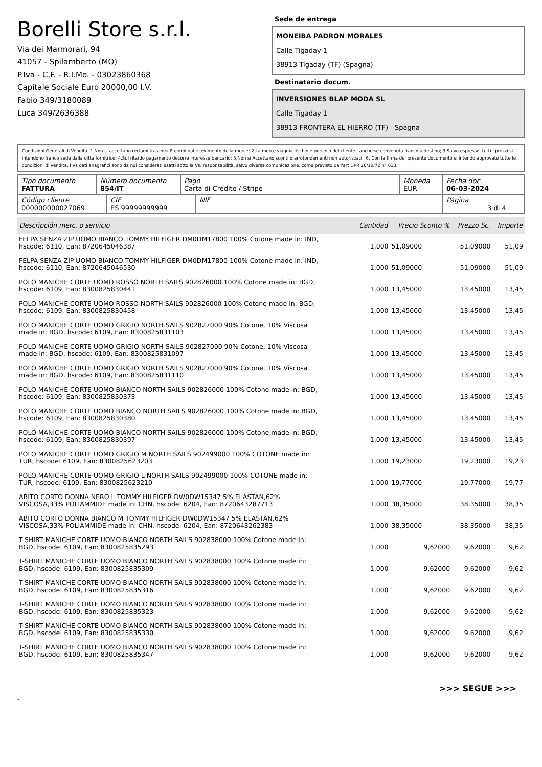Borelli Store s.r.l.
Via dei Marmorari, 94
41057 - Spilamberto (MO)
P.Iva - C.F. - R.I.Mo. - 03023860368
Capitale Sociale Euro 20000,00 I.V.
Fabio 349/3180089
Luca 349/2636388
Sede de entrega
MONEIBA PADRON MORALES
Calle Tigaday 1
38913 Tigaday (TF) (Spagna)
Destinatario docum.
INVERSIONES BLAP MODA SL
Calle Tigaday 1
38913 FRONTERA EL HIERRO (TF) - Spagna
Condizioni Generali di Vendita: 1.Non si accettano reclami trascorsi 8 giorni dal ricevimento della merce; 2.La merce viaggia rischio e pericolo del cliente , anche se convenuta franco a destino; 3.Salvo espresso, tutti i prezzi si intendono franco sede dalla ditta fornitrice; 4.Sul ritardo pagamento decorre interesse bancario; 5.Non si Accettano sconti o arrotondamenti non autorizzati ; 6. Con la firma del presente documento si intendo approvate tutte le condizioni di vendita. I Vs dati anagrafici sono da noi considerati esatti sotto la Vs. responsabilità, salvo diversa comunicazione, come previsto dall'art DPR 26/10/72 n° 633.
| Tipo documento FATTURA | Número documento 854/IT | Pago Carta di Credito / Stripe | Moneda EUR | Fecha doc. 06-03-2024 |
| Código cliente 000000000027069 | CIF ES 99999999999 | NIF | Página 3 di 4 |
| Descripción merc. o servicio | Cantidad | Precio Sconto % | Prezzo Sc. | Importe |
| --- | --- | --- | --- | --- |
| FELPA SENZA ZIP UOMO BIANCO TOMMY HILFIGER DM0DM17800 100% Cotone made in: IND, hscode: 6110, Ean: 8720645046387 | 1,000 | 51,09000 | 51,09000 | 51,09 |
| FELPA SENZA ZIP UOMO BIANCO TOMMY HILFIGER DM0DM17800 100% Cotone made in: IND, hscode: 6110, Ean: 8720645046530 | 1,000 | 51,09000 | 51,09000 | 51,09 |
| POLO MANICHE CORTE UOMO ROSSO NORTH SAILS 902826000 100% Cotone made in: BGD, hscode: 6109, Ean: 8300825830441 | 1,000 | 13,45000 | 13,45000 | 13,45 |
| POLO MANICHE CORTE UOMO ROSSO NORTH SAILS 902826000 100% Cotone made in: BGD, hscode: 6109, Ean: 8300825830458 | 1,000 | 13,45000 | 13,45000 | 13,45 |
| POLO MANICHE CORTE UOMO GRIGIO NORTH SAILS 902827000 90% Cotone, 10% Viscosa made in: BGD, hscode: 6109, Ean: 8300825831103 | 1,000 | 13,45000 | 13,45000 | 13,45 |
| POLO MANICHE CORTE UOMO GRIGIO NORTH SAILS 902827000 90% Cotone, 10% Viscosa made in: BGD, hscode: 6109, Ean: 8300825831097 | 1,000 | 13,45000 | 13,45000 | 13,45 |
| POLO MANICHE CORTE UOMO GRIGIO NORTH SAILS 902827000 90% Cotone, 10% Viscosa made in: BGD, hscode: 6109, Ean: 8300825831110 | 1,000 | 13,45000 | 13,45000 | 13,45 |
| POLO MANICHE CORTE UOMO BIANCO NORTH SAILS 902826000 100% Cotone made in: BGD, hscode: 6109, Ean: 8300825830373 | 1,000 | 13,45000 | 13,45000 | 13,45 |
| POLO MANICHE CORTE UOMO BIANCO NORTH SAILS 902826000 100% Cotone made in: BGD, hscode: 6109, Ean: 8300825830380 | 1,000 | 13,45000 | 13,45000 | 13,45 |
| POLO MANICHE CORTE UOMO BIANCO NORTH SAILS 902826000 100% Cotone made in: BGD, hscode: 6109, Ean: 8300825830397 | 1,000 | 13,45000 | 13,45000 | 13,45 |
| POLO MANICHE CORTE UOMO GRIGIO M NORTH SAILS 902499000 100% COTONE made in: TUR, hscode: 6109, Ean: 8300825623203 | 1,000 | 19,23000 | 19,23000 | 19,23 |
| POLO MANICHE CORTE UOMO GRIGIO L NORTH SAILS 902499000 100% COTONE made in: TUR, hscode: 6109, Ean: 8300825623210 | 1,000 | 19,77000 | 19,77000 | 19,77 |
| ABITO CORTO DONNA NERO L TOMMY HILFIGER DW0DW15347 5% ELASTAN,62% VISCOSA,33% POLIAMMIDE made in: CHN, hscode: 6204, Ean: 8720643287713 | 1,000 | 38,35000 | 38,35000 | 38,35 |
| ABITO CORTO DONNA BIANCO M TOMMY HILFIGER DW0DW15347 5% ELASTAN,62% VISCOSA,33% POLIAMMIDE made in: CHN, hscode: 6204, Ean: 8720643262383 | 1,000 | 38,35000 | 38,35000 | 38,35 |
| T-SHIRT MANICHE CORTE UOMO BIANCO NORTH SAILS 902838000 100% Cotone made in: BGD, hscode: 6109, Ean: 8300825835293 | 1,000 | 9,62000 | 9,62000 | 9,62 |
| T-SHIRT MANICHE CORTE UOMO BIANCO NORTH SAILS 902838000 100% Cotone made in: BGD, hscode: 6109, Ean: 8300825835309 | 1,000 | 9,62000 | 9,62000 | 9,62 |
| T-SHIRT MANICHE CORTE UOMO BIANCO NORTH SAILS 902838000 100% Cotone made in: BGD, hscode: 6109, Ean: 8300825835316 | 1,000 | 9,62000 | 9,62000 | 9,62 |
| T-SHIRT MANICHE CORTE UOMO BIANCO NORTH SAILS 902838000 100% Cotone made in: BGD, hscode: 6109, Ean: 8300825835323 | 1,000 | 9,62000 | 9,62000 | 9,62 |
| T-SHIRT MANICHE CORTE UOMO BIANCO NORTH SAILS 902838000 100% Cotone made in: BGD, hscode: 6109, Ean: 8300825835330 | 1,000 | 9,62000 | 9,62000 | 9,62 |
| T-SHIRT MANICHE CORTE UOMO BIANCO NORTH SAILS 902838000 100% Cotone made in: BGD, hscode: 6109, Ean: 8300825835347 | 1,000 | 9,62000 | 9,62000 | 9,62 |
>>> SEGUE >>>
-